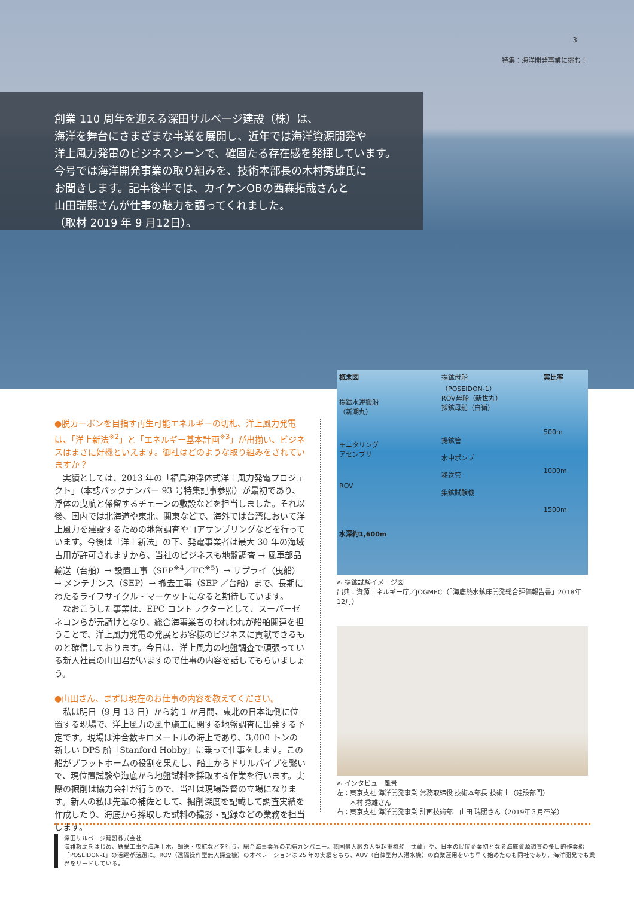3
特集：海洋開発事業に挑む！
創業 110 周年を迎える深田サルベージ建設（株）は、
海洋を舞台にさまざまな事業を展開し、近年では海洋資源開発や
洋上風力発電のビジネスシーンで、確固たる存在感を発揮しています。
今号では海洋開発事業の取り組みを、技術本部長の木村秀雄氏に
お聞きします。記事後半では、カイケンOBの西森拓哉さんと
山田瑞熙さんが仕事の魅力を語ってくれました。
（取材 2019 年 9 月12日）。
●脱カーボンを目指す再生可能エネルギーの切札、洋上風力発電は、「洋上新法<sup>※2</sup>」と「エネルギー基本計画<sup>※3</sup>」が出揃い、ビジネスはまさに好機といえます。御社はどのような取り組みをされていますか？
　実績としては、2013 年の「福島沖浮体式洋上風力発電プロジェクト」（本誌バックナンバー 93 号特集記事参照）が最初であり、浮体の曳航と係留するチェーンの敷設などを担当しました。それ以後、国内では北海道や東北、関東などで、海外では台湾において洋上風力を建設するための地盤調査やコアサンプリングなどを行っています。今後は「洋上新法」の下、発電事業者は最大 30 年の海域占用が許可されますから、当社のビジネスも地盤調査 → 風車部品輸送（台船）→ 設置工事（SEP<sup>※4</sup>／FC<sup>※5</sup>）→ サプライ（曳船）→ メンテナンス（SEP）→ 撤去工事（SEP ／台船）まで、長期にわたるライフサイクル・マーケットになると期待しています。
　なおこうした事業は、EPC コントラクターとして、スーパーゼネコンらが元請けとなり、総合海事業者のわれわれが船舶関連を担うことで、洋上風力発電の発展とお客様のビジネスに貢献できるものと確信しております。今日は、洋上風力の地盤調査で頑張っている新入社員の山田君がいますので仕事の内容を話してもらいましょう。
●山田さん、まずは現在のお仕事の内容を教えてください。
　私は明日（9 月 13 日）から約 1 か月間、東北の日本海側に位置する現場で、洋上風力の風車施工に関する地盤調査に出発する予定です。現場は沖合数キロメートルの海上であり、3,000 トンの新しい DPS 船「Stanford Hobby」に乗って仕事をします。この船がプラットホームの役割を果たし、船上からドリルパイプを繋いで、現位置試験や海底から地盤試料を採取する作業を行います。実際の掘削は協力会社が行うので、当社は現場監督の立場になります。新人の私は先輩の補佐として、掘削深度を記載して調査実績を作成したり、海底から採取した試料の撮影・記録などの業務を担当します。
概念図
揚鉱水運搬船
（新潮丸）
モニタリング
アセンブリ
ROV
水深約1,600m
揚鉱母船
（POSEIDON-1）
ROV母船（新世丸）
採鉱母船（白嶺）
揚鉱管
水中ポンプ
移送管
集鉱試験機
実比率
500m
1000m
1500m
✍ 揚鉱試験イメージ図
出典：資源エネルギー庁／JOGMEC（「海底熱水鉱床開発総合評価報告書」2018年12月）
✍ インタビュー風景
左：東京支社 海洋開発事業 常務取締役 技術本部長 技術士（建設部門）
　　木村 秀雄さん
右：東京支社 海洋開発事業 計画技術部　山田 瑞熙さん（2019年３月卒業）
深田サルベージ建設株式会社
海難救助をはじめ、鉄構工事や海洋土木、輸送・曳航などを行う、総合海事業界の老舗カンパニー。我国最大級の大型起重機船「武蔵」や、日本の民間企業初となる海底資源調査の多目的作業船「POSEIDON-1」の活躍が話題に。ROV（遠隔操作型無人探査機）のオペレーションは 25 年の実績をもち、AUV（自律型無人潜水機）の商業運用をいち早く始めたのも同社であり、海洋開発でも業界をリードしている。